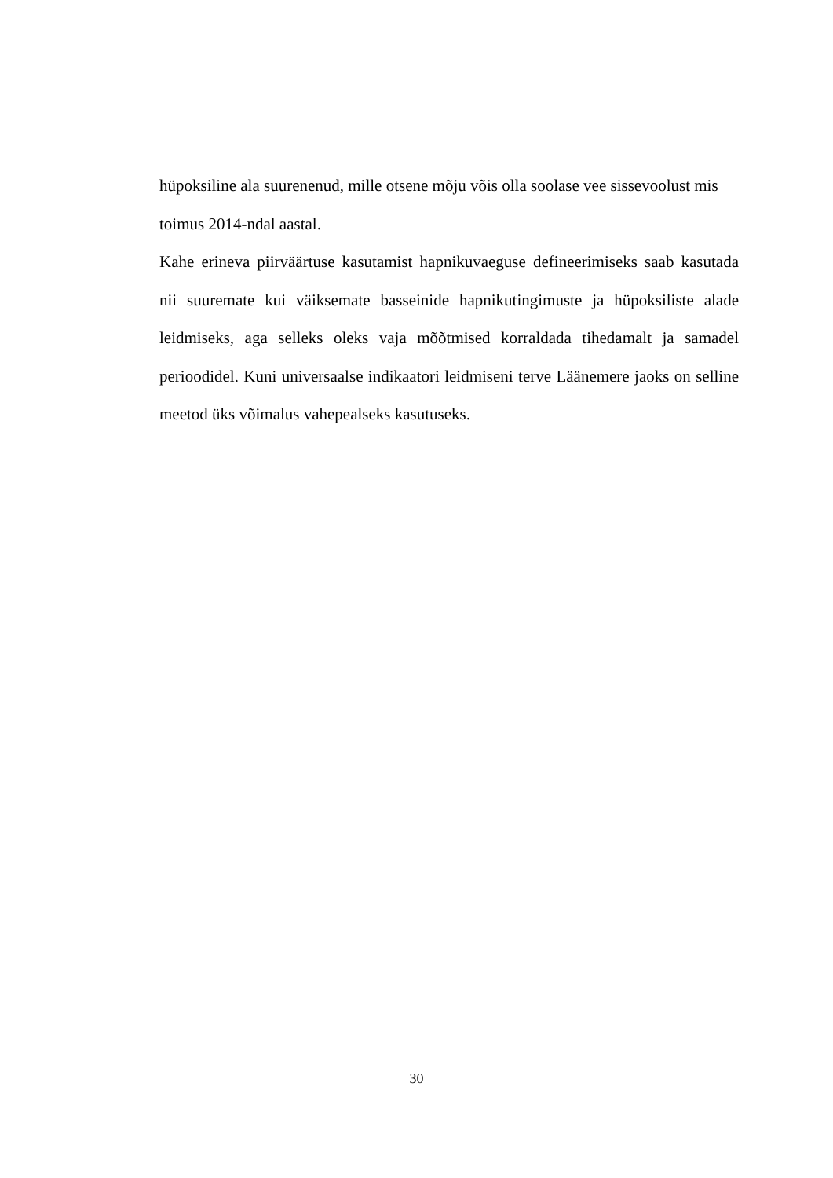hüpoksiline ala suurenenud, mille otsene mõju võis olla soolase vee sissevoolust mis toimus 2014-ndal aastal.
Kahe erineva piirväärtuse kasutamist hapnikuvaeguse defineerimiseks saab kasutada nii suuremate kui väiksemate basseinide hapnikutingimuste ja hüpoksiliste alade leidmiseks, aga selleks oleks vaja mõõtmised korraldada tihedamalt ja samadel perioodidel. Kuni universaalse indikaatori leidmiseni terve Läänemere jaoks on selline meetod üks võimalus vahepealseks kasutuseks.
30